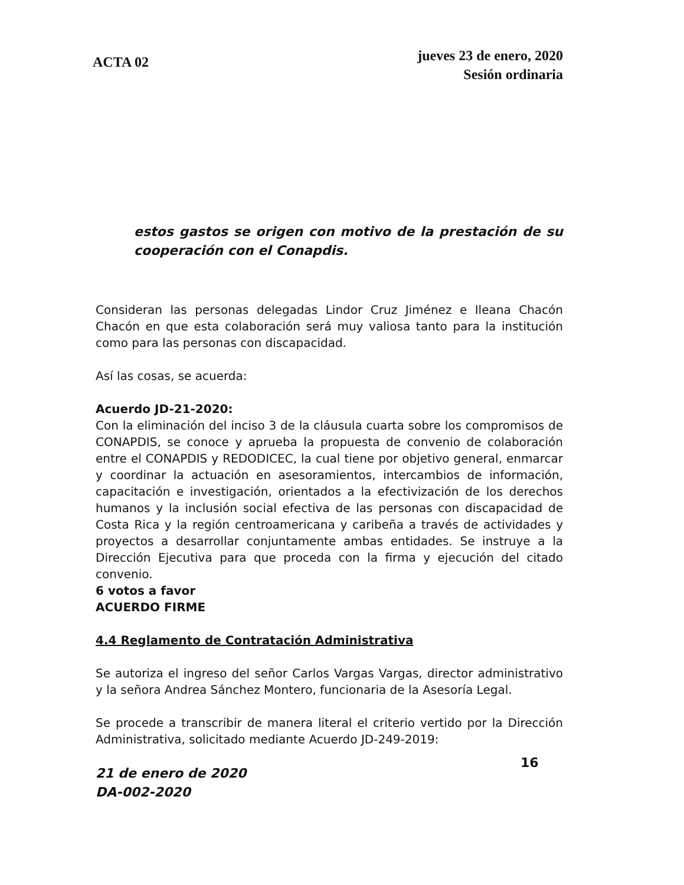ACTA 02
jueves 23 de enero, 2020
Sesión ordinaria
estos gastos se origen con motivo de la prestación de su cooperación con el Conapdis.
Consideran las personas delegadas Lindor Cruz Jiménez e Ileana Chacón Chacón en que esta colaboración será muy valiosa tanto para la institución como para las personas con discapacidad.
Así las cosas, se acuerda:
Acuerdo JD-21-2020:
Con la eliminación del inciso 3 de la cláusula cuarta sobre los compromisos de CONAPDIS, se conoce y aprueba la propuesta de convenio de colaboración entre el CONAPDIS y REDODICEC, la cual tiene por objetivo general, enmarcar y coordinar la actuación en asesoramientos, intercambios de información, capacitación e investigación, orientados a la efectivización de los derechos humanos y la inclusión social efectiva de las personas con discapacidad de Costa Rica y la región centroamericana y caribeña a través de actividades y proyectos a desarrollar conjuntamente ambas entidades. Se instruye a la Dirección Ejecutiva para que proceda con la firma y ejecución del citado convenio.
6 votos a favor
ACUERDO FIRME
4.4 Reglamento de Contratación Administrativa
Se autoriza el ingreso del señor Carlos Vargas Vargas, director administrativo y la señora Andrea Sánchez Montero, funcionaria de la Asesoría Legal.
Se procede a transcribir de manera literal el criterio vertido por la Dirección Administrativa, solicitado mediante Acuerdo JD-249-2019:
21 de enero de 2020
DA-002-2020
16